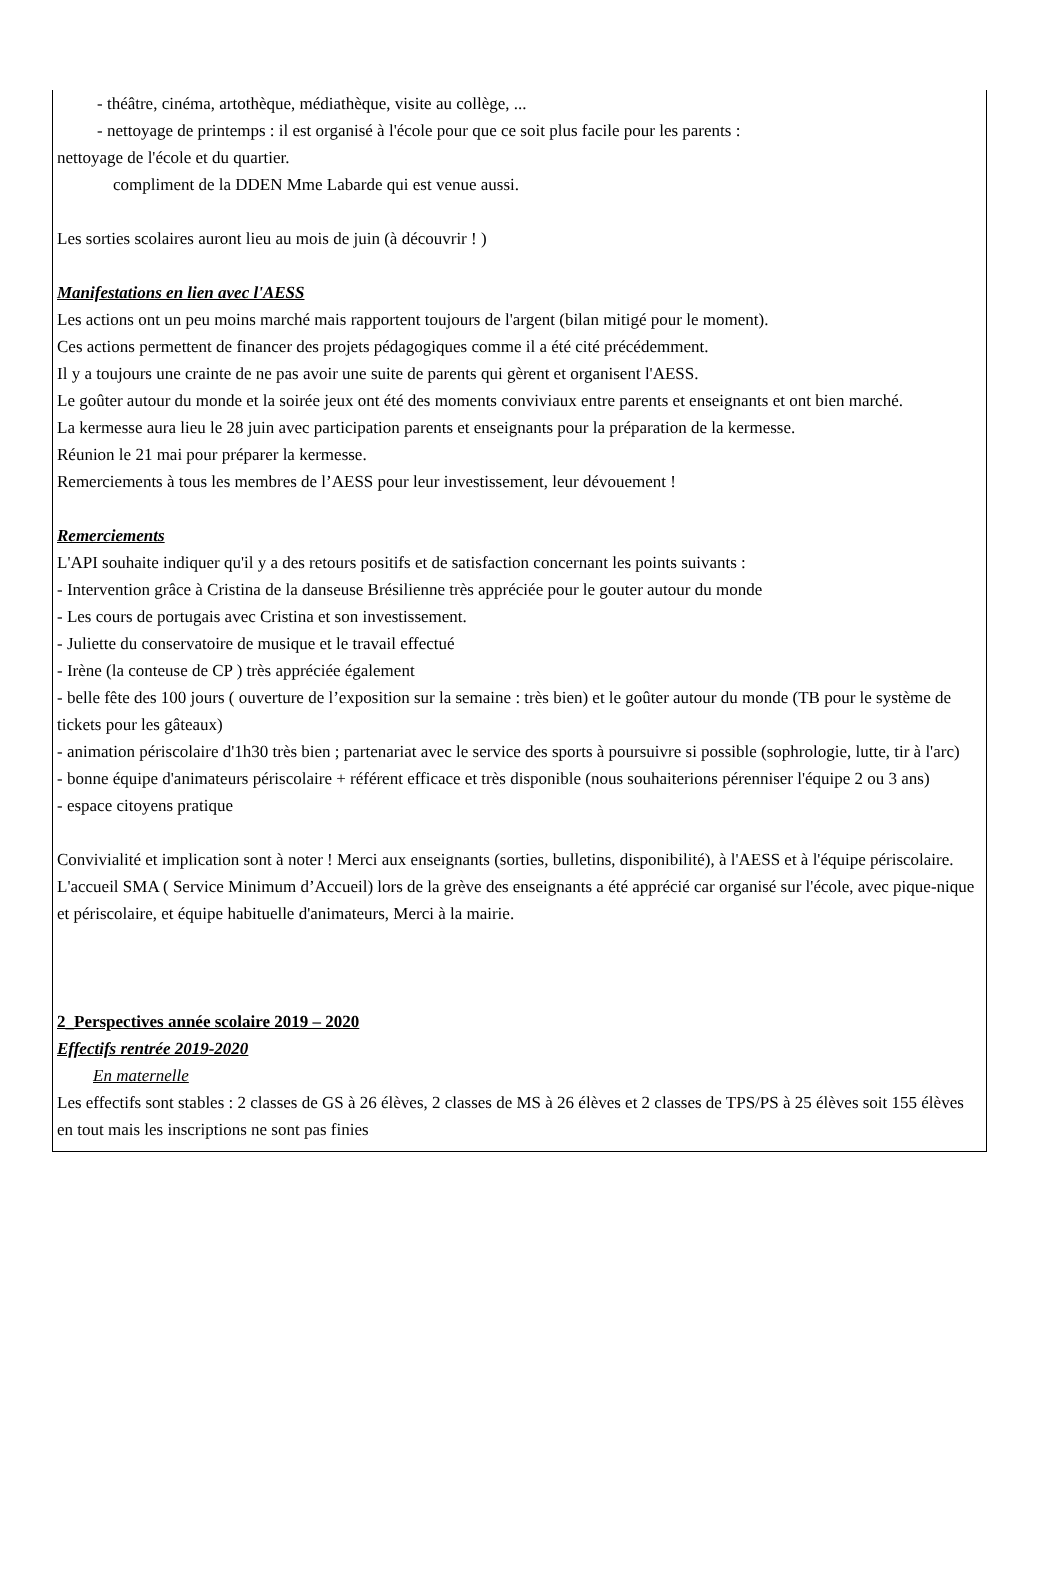- théâtre, cinéma, artothèque, médiathèque, visite au collège, ...
- nettoyage de printemps : il est organisé à l'école pour que ce soit plus facile pour les parents :
nettoyage de l'école et du quartier.
compliment de la DDEN Mme Labarde qui est venue aussi.
Les sorties scolaires auront lieu au mois de juin (à découvrir ! )
Manifestations en lien avec l'AESS
Les actions ont un peu moins marché mais rapportent toujours de l'argent (bilan mitigé pour le moment).
Ces actions permettent de financer des projets pédagogiques comme il a été cité précédemment.
Il y a toujours une crainte de ne pas avoir une suite de parents qui gèrent et organisent l'AESS.
Le goûter autour du monde et la soirée jeux ont été des moments conviviaux entre parents et enseignants et ont bien marché.
La kermesse aura lieu le 28 juin avec participation parents et enseignants pour la préparation de la kermesse.
Réunion le 21 mai pour préparer la kermesse.
Remerciements à tous les membres de l’AESS pour leur investissement, leur dévouement !
Remerciements
L'API souhaite indiquer qu'il y a des retours positifs et de satisfaction concernant les points suivants :
- Intervention grâce à Cristina de la danseuse Brésilienne très appréciée pour le gouter autour du monde
- Les cours de portugais avec Cristina et son investissement.
- Juliette du conservatoire de musique et le travail effectué
- Irène (la conteuse de CP ) très appréciée également
- belle fête des 100 jours ( ouverture de l’exposition sur la semaine : très bien) et le goûter autour du monde (TB pour le système de tickets pour les gâteaux)
- animation périscolaire d'1h30 très bien ; partenariat avec le service des sports à poursuivre si possible (sophrologie, lutte, tir à l'arc)
- bonne équipe d'animateurs périscolaire + référent efficace et très disponible (nous souhaiterions pérenniser l'équipe 2 ou 3 ans)
- espace citoyens pratique
Convivialité et implication sont à noter ! Merci aux enseignants (sorties, bulletins, disponibilité), à l'AESS et à l'équipe périscolaire.
L'accueil SMA ( Service Minimum d’Accueil) lors de la grève des enseignants a été apprécié car organisé sur l'école, avec pique-nique et périscolaire, et équipe habituelle d'animateurs, Merci à la mairie.
2_Perspectives année scolaire 2019 – 2020
Effectifs rentrée 2019-2020
En maternelle
Les effectifs sont stables : 2 classes de GS à 26 élèves, 2 classes de MS à 26 élèves et 2 classes de TPS/PS à 25 élèves soit 155 élèves en tout mais les inscriptions ne sont pas finies